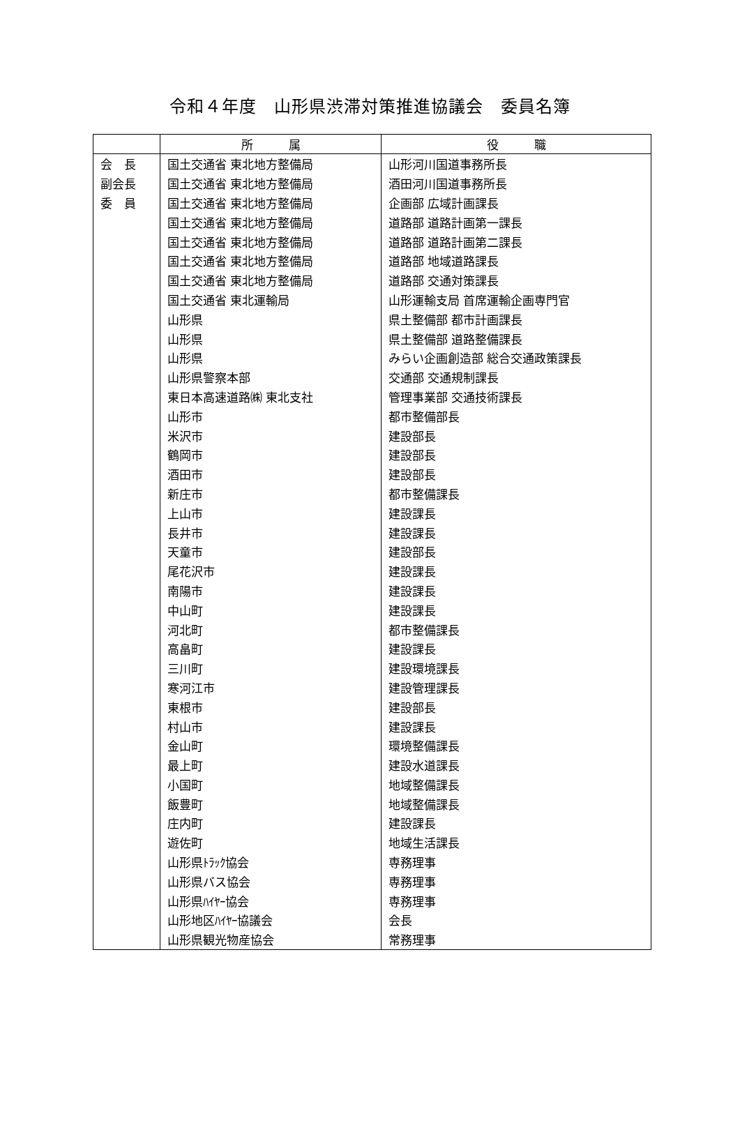令和４年度　山形県渋滞対策推進協議会　委員名簿
| | 所 属 | 役 職 |
| --- | --- | --- |
| 会 長 | 国土交通省 東北地方整備局 | 山形河川国道事務所長 |
| 副会長 | 国土交通省 東北地方整備局 | 酒田河川国道事務所長 |
| 委 員 | 国土交通省 東北地方整備局 | 企画部 広域計画課長 |
| | 国土交通省 東北地方整備局 | 道路部 道路計画第一課長 |
| | 国土交通省 東北地方整備局 | 道路部 道路計画第二課長 |
| | 国土交通省 東北地方整備局 | 道路部 地域道路課長 |
| | 国土交通省 東北地方整備局 | 道路部 交通対策課長 |
| | 国土交通省 東北運輸局 | 山形運輸支局 首席運輸企画専門官 |
| | 山形県 | 県土整備部 都市計画課長 |
| | 山形県 | 県土整備部 道路整備課長 |
| | 山形県 | みらい企画創造部 総合交通政策課長 |
| | 山形県警察本部 | 交通部 交通規制課長 |
| | 東日本高速道路㈱ 東北支社 | 管理事業部 交通技術課長 |
| | 山形市 | 都市整備部長 |
| | 米沢市 | 建設部長 |
| | 鶴岡市 | 建設部長 |
| | 酒田市 | 建設部長 |
| | 新庄市 | 都市整備課長 |
| | 上山市 | 建設課長 |
| | 長井市 | 建設課長 |
| | 天童市 | 建設部長 |
| | 尾花沢市 | 建設課長 |
| | 南陽市 | 建設課長 |
| | 中山町 | 建設課長 |
| | 河北町 | 都市整備課長 |
| | 高畠町 | 建設課長 |
| | 三川町 | 建設環境課長 |
| | 寒河江市 | 建設管理課長 |
| | 東根市 | 建設部長 |
| | 村山市 | 建設課長 |
| | 金山町 | 環境整備課長 |
| | 最上町 | 建設水道課長 |
| | 小国町 | 地域整備課長 |
| | 飯豊町 | 地域整備課長 |
| | 庄内町 | 建設課長 |
| | 遊佐町 | 地域生活課長 |
| | 山形県ﾄﾗｯｸ協会 | 専務理事 |
| | 山形県バス協会 | 専務理事 |
| | 山形県ﾊｲﾔｰ協会 | 専務理事 |
| | 山形地区ﾊｲﾔｰ協議会 | 会長 |
| | 山形県観光物産協会 | 常務理事 |